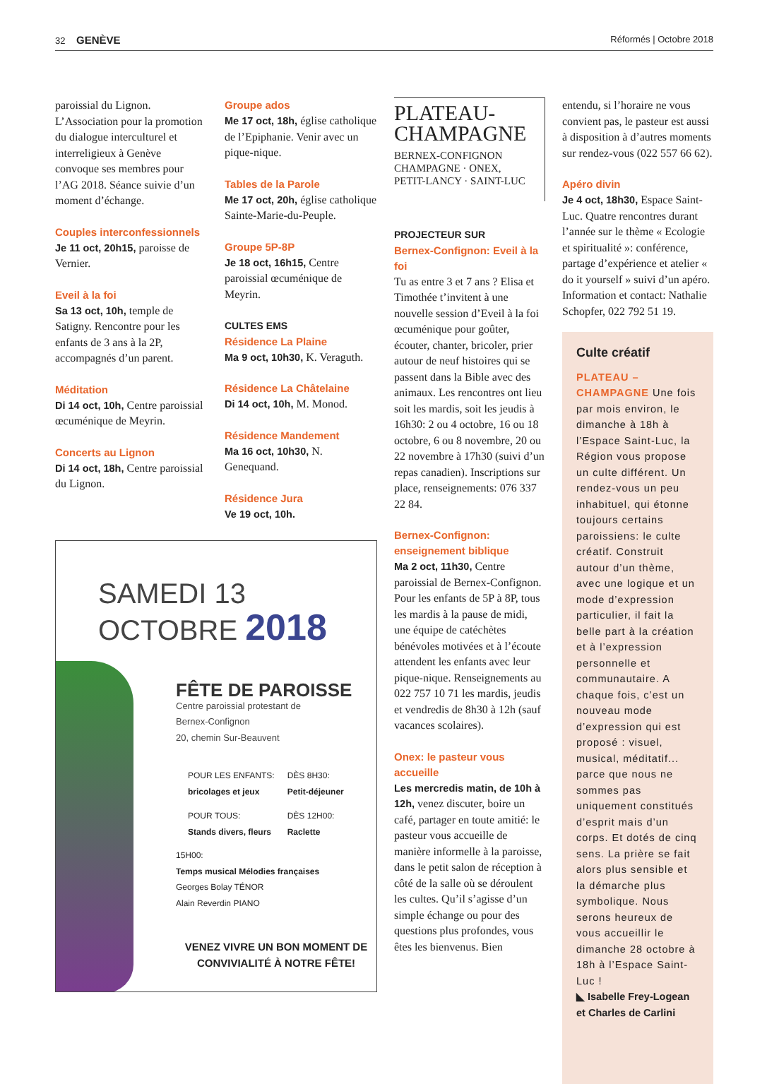32 GENÈVE Réformés | Octobre 2018
paroissial du Lignon. L’Association pour la promotion du dialogue interculturel et interreligieux à Genève convoque ses membres pour l’AG 2018. Séance suivie d’un moment d’échange.
Couples interconfessionnels
Je 11 oct, 20h15, paroisse de Vernier.
Eveil à la foi
Sa 13 oct, 10h, temple de Satigny. Rencontre pour les enfants de 3 ans à la 2P, accompagnés d’un parent.
Méditation
Di 14 oct, 10h, Centre paroissial œcuménique de Meyrin.
Concerts au Lignon
Di 14 oct, 18h, Centre paroissial du Lignon.
Groupe ados
Me 17 oct, 18h, église catholique de l’Epiphanie. Venir avec un pique-nique.
Tables de la Parole
Me 17 oct, 20h, église catholique Sainte-Marie-du-Peuple.
Groupe 5P-8P
Je 18 oct, 16h15, Centre paroissial œcuménique de Meyrin.
CULTES EMS
Résidence La Plaine
Ma 9 oct, 10h30, K. Veraguth.
Résidence La Châtelaine
Di 14 oct, 10h, M. Monod.
Résidence Mandement
Ma 16 oct, 10h30, N. Genequand.
Résidence Jura
Ve 19 oct, 10h.
SAMEDI 13
OCTOBRE 2018
FÊTE DE PAROISSE
Centre paroissial protestant de
Bernex-Confignon
20, chemin Sur-Beauvent
| POUR LES ENFANTS: bricolages et jeux | DÈS 8H30: Petit-déjeuner |
| POUR TOUS: Stands divers, fleurs | DÈS 12H00: Raclette |
15H00:
Temps musical Mélodies françaises
Georges Bolay TÉNOR
Alain Reverdin PIANO
VENEZ VIVRE UN BON MOMENT DE
CONVIVIALITÉ À NOTRE FÊTE!
PLATEAU-
CHAMPAGNE
BERNEX-CONFIGNON
CHAMPAGNE · ONEX,
PETIT-LANCY · SAINT-LUC
PROJECTEUR SUR
Bernex-Confignon: Eveil à la foi
Tu as entre 3 et 7 ans ? Elisa et Timothée t’invitent à une nouvelle session d’Eveil à la foi œcuménique pour goûter, écouter, chanter, bricoler, prier autour de neuf histoires qui se passent dans la Bible avec des animaux. Les rencontres ont lieu soit les mardis, soit les jeudis à 16h30: 2 ou 4 octobre, 16 ou 18 octobre, 6 ou 8 novembre, 20 ou 22 novembre à 17h30 (suivi d’un repas canadien). Inscriptions sur place, renseignements: 076 337 22 84.
Bernex-Confignon: enseignement biblique
Ma 2 oct, 11h30, Centre paroissial de Bernex-Confignon. Pour les enfants de 5P à 8P, tous les mardis à la pause de midi, une équipe de catéchètes bénévoles motivées et à l’écoute attendent les enfants avec leur pique-nique. Renseignements au 022 757 10 71 les mardis, jeudis et vendredis de 8h30 à 12h (sauf vacances scolaires).
Onex: le pasteur vous accueille
Les mercredis matin, de 10h à 12h, venez discuter, boire un café, partager en toute amitié: le pasteur vous accueille de manière informelle à la paroisse, dans le petit salon de réception à côté de la salle où se déroulent les cultes. Qu’il s’agisse d’un simple échange ou pour des questions plus profondes, vous êtes les bienvenus. Bien
entendu, si l’horaire ne vous convient pas, le pasteur est aussi à disposition à d’autres moments sur rendez-vous (022 557 66 62).
Apéro divin
Je 4 oct, 18h30, Espace Saint-Luc. Quatre rencontres durant l’année sur le thème « Ecologie et spiritualité »: conférence, partage d’expérience et atelier « do it yourself » suivi d’un apéro. Information et contact: Nathalie Schopfer, 022 792 51 19.
Culte créatif
PLATEAU – CHAMPAGNE Une fois par mois environ, le dimanche à 18h à l’Espace Saint-Luc, la Région vous propose un culte différent. Un rendez-vous un peu inhabituel, qui étonne toujours certains paroissiens: le culte créatif. Construit autour d’un thème, avec une logique et un mode d’expression particulier, il fait la belle part à la création et à l’expression personnelle et communautaire. A chaque fois, c’est un nouveau mode d’expression qui est proposé : visuel, musical, méditatif... parce que nous ne sommes pas uniquement constitués d’esprit mais d’un corps. Et dotés de cinq sens. La prière se fait alors plus sensible et la démarche plus symbolique. Nous serons heureux de vous accueillir le dimanche 28 octobre à 18h à l’Espace Saint-Luc !
◣ Isabelle Frey-Logean et Charles de Carlini